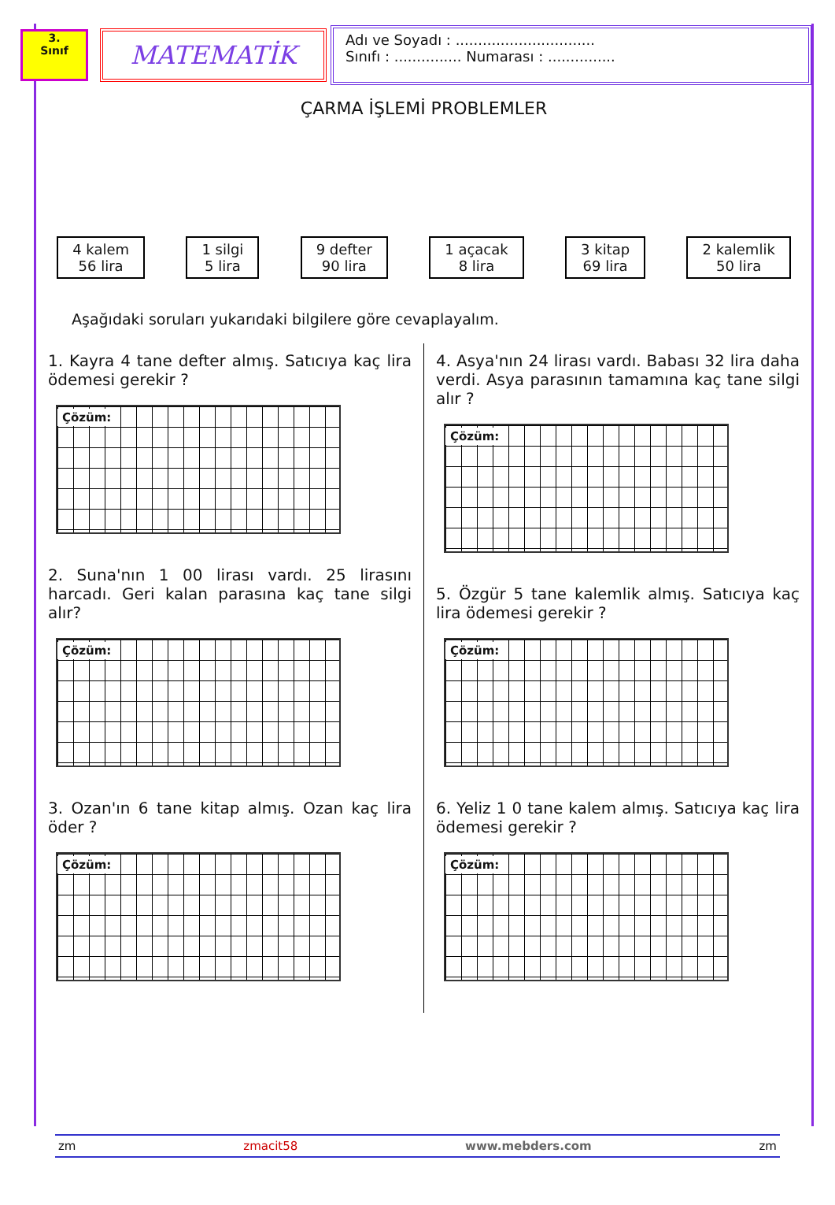3.
Sınıf
MATEMATİK
Adı ve Soyadı : ...............................
Sınıfı : ............... Numarası : ...............
ÇARMA İŞLEMİ PROBLEMLER
4 kalem
56 lira
1 silgi
5 lira
9 defter
90 lira
1 açacak
8 lira
3 kitap
69 lira
2 kalemlik
50 lira
Aşağıdaki soruları yukarıdaki bilgilere göre cevaplayalım.
1. Kayra 4 tane defter almış. Satıcıya kaç lira ödemesi gerekir ?
Çözüm:
2. Suna'nın 1 00 lirası vardı. 25 lirasını harcadı. Geri kalan parasına kaç tane silgi alır?
Çözüm:
3. Ozan'ın 6 tane kitap almış. Ozan kaç lira öder ?
Çözüm:
4. Asya'nın 24 lirası vardı. Babası 32 lira daha verdi. Asya parasının tamamına kaç tane silgi alır ?
Çözüm:
5. Özgür 5 tane kalemlik almış. Satıcıya kaç lira ödemesi gerekir ?
Çözüm:
6. Yeliz 1 0 tane kalem almış. Satıcıya kaç lira ödemesi gerekir ?
Çözüm:
zm zmacit58 www.mebders.com zm